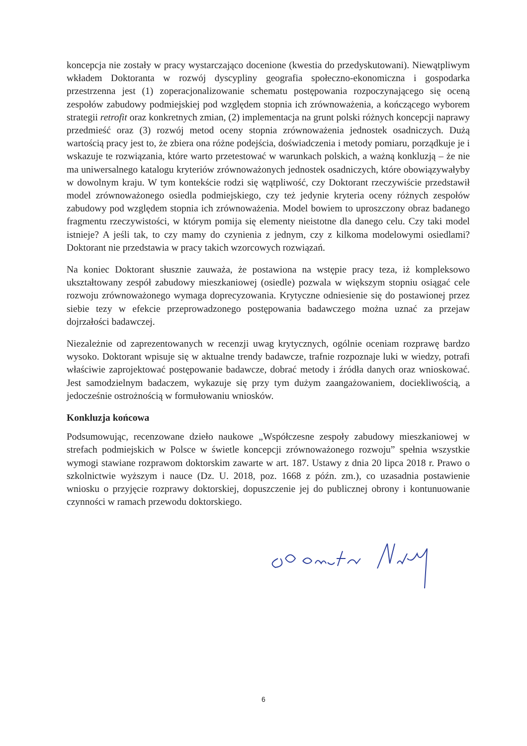koncepcja nie zostały w pracy wystarczająco docenione (kwestia do przedyskutowani). Niewątpliwym wkładem Doktoranta w rozwój dyscypliny geografia społeczno-ekonomiczna i gospodarka przestrzenna jest (1) zoperacjonalizowanie schematu postępowania rozpoczynającego się oceną zespołów zabudowy podmiejskiej pod względem stopnia ich zrównoważenia, a kończącego wyborem strategii retrofit oraz konkretnych zmian, (2) implementacja na grunt polski różnych koncepcji naprawy przedmieść oraz (3) rozwój metod oceny stopnia zrównoważenia jednostek osadniczych. Dużą wartością pracy jest to, że zbiera ona różne podejścia, doświadczenia i metody pomiaru, porządkuje je i wskazuje te rozwiązania, które warto przetestować w warunkach polskich, a ważną konkluzją – że nie ma uniwersalnego katalogu kryteriów zrównoważonych jednostek osadniczych, które obowiązywałyby w dowolnym kraju. W tym kontekście rodzi się wątpliwość, czy Doktorant rzeczywiście przedstawił model zrównoważonego osiedla podmiejskiego, czy też jedynie kryteria oceny różnych zespołów zabudowy pod względem stopnia ich zrównoważenia. Model bowiem to uproszczony obraz badanego fragmentu rzeczywistości, w którym pomija się elementy nieistotne dla danego celu. Czy taki model istnieje? A jeśli tak, to czy mamy do czynienia z jednym, czy z kilkoma modelowymi osiedlami? Doktorant nie przedstawia w pracy takich wzorcowych rozwiązań.
Na koniec Doktorant słusznie zauważa, że postawiona na wstępie pracy teza, iż kompleksowo ukształtowany zespół zabudowy mieszkaniowej (osiedle) pozwala w większym stopniu osiągać cele rozwoju zrównoważonego wymaga doprecyzowania. Krytyczne odniesienie się do postawionej przez siebie tezy w efekcie przeprowadzonego postępowania badawczego można uznać za przejaw dojrzałości badawczej.
Niezależnie od zaprezentowanych w recenzji uwag krytycznych, ogólnie oceniam rozprawę bardzo wysoko. Doktorant wpisuje się w aktualne trendy badawcze, trafnie rozpoznaje luki w wiedzy, potrafi właściwie zaprojektować postępowanie badawcze, dobrać metody i źródła danych oraz wnioskować. Jest samodzielnym badaczem, wykazuje się przy tym dużym zaangażowaniem, dociekliwością, a jedocześnie ostrożnością w formułowaniu wniosków.
Konkluzja końcowa
Podsumowując, recenzowane dzieło naukowe „Współczesne zespoły zabudowy mieszkaniowej w strefach podmiejskich w Polsce w świetle koncepcji zrównoważonego rozwoju” spełnia wszystkie wymogi stawiane rozprawom doktorskim zawarte w art. 187. Ustawy z dnia 20 lipca 2018 r. Prawo o szkolnictwie wyższym i nauce (Dz. U. 2018, poz. 1668 z późn. zm.), co uzasadnia postawienie wniosku o przyjęcie rozprawy doktorskiej, dopuszczenie jej do publicznej obrony i kontunuowanie czynności w ramach przewodu doktorskiego.
6